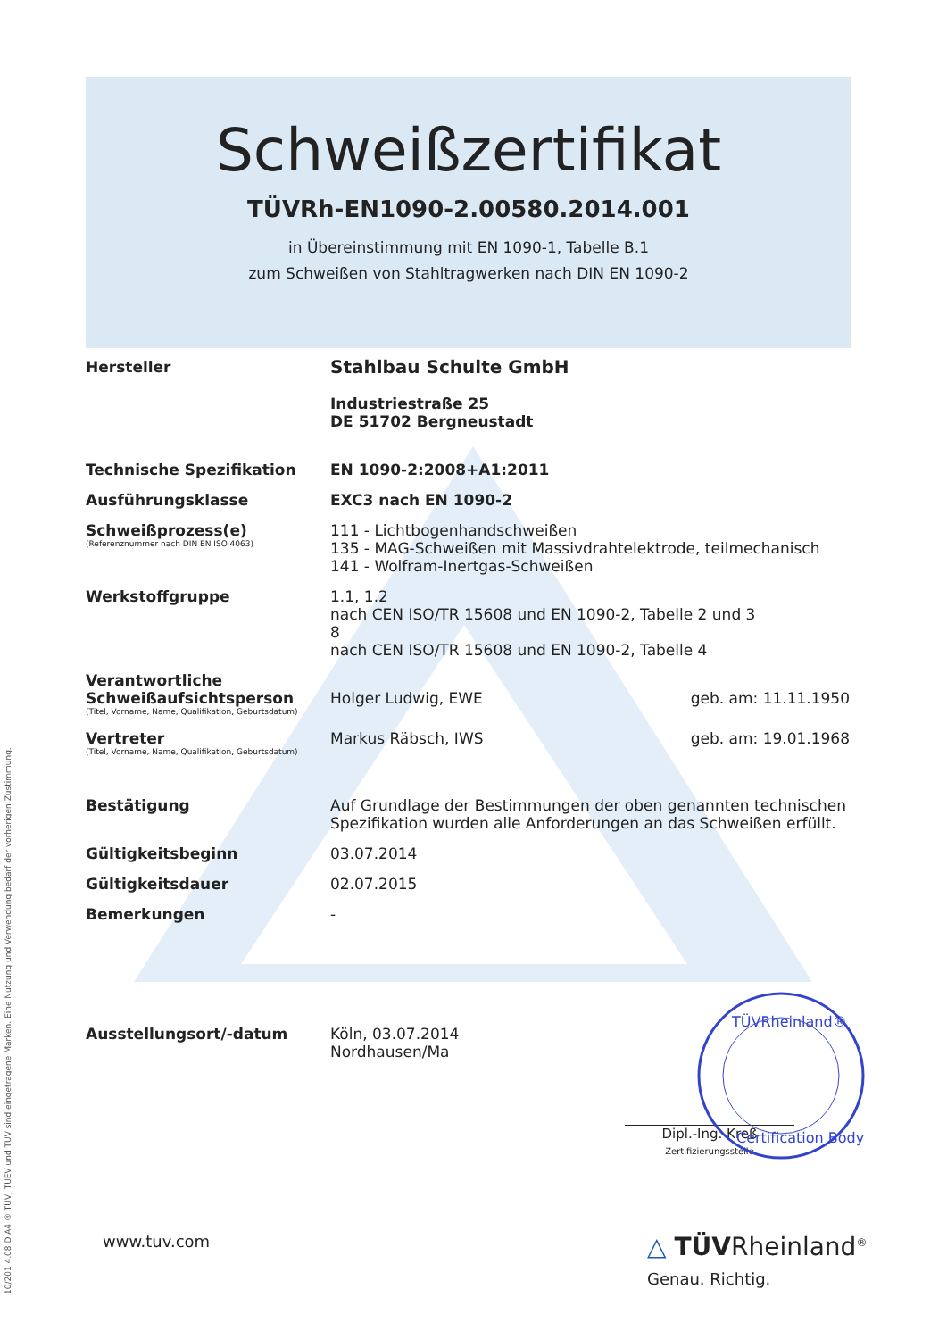Schweißzertifikat
TÜVRh-EN1090-2.00580.2014.001
in Übereinstimmung mit EN 1090-1, Tabelle B.1
zum Schweißen von Stahltragwerken nach DIN EN 1090-2
| Hersteller | Stahlbau Schulte GmbH Industriestraße 25 DE 51702 Bergneustadt | |
| Technische Spezifikation | EN 1090-2:2008+A1:2011 | |
| Ausführungsklasse | EXC3 nach EN 1090-2 | |
| Schweißprozess(e) (Referenznummer nach DIN EN ISO 4063) | 111 - Lichtbogenhandschweißen 135 - MAG-Schweißen mit Massivdrahtelektrode, teilmechanisch 141 - Wolfram-Inertgas-Schweißen | |
| Werkstoffgruppe | 1.1, 1.2 nach CEN ISO/TR 15608 und EN 1090-2, Tabelle 2 und 3 8 nach CEN ISO/TR 15608 und EN 1090-2, Tabelle 4 | |
| Verantwortliche Schweißaufsichtsperson (Titel, Vorname, Name, Qualifikation, Geburtsdatum) | Holger Ludwig, EWE | geb. am: 11.11.1950 |
| Vertreter (Titel, Vorname, Name, Qualifikation, Geburtsdatum) | Markus Räbsch, IWS | geb. am: 19.01.1968 |
| Bestätigung | Auf Grundlage der Bestimmungen der oben genannten technischen Spezifikation wurden alle Anforderungen an das Schweißen erfüllt. | |
| Gültigkeitsbeginn | 03.07.2014 | |
| Gültigkeitsdauer | 02.07.2015 | |
| Bemerkungen | - | |
| Ausstellungsort/-datum | Köln, 03.07.2014 Nordhausen/Ma | |
Dipl.-Ing. Kreß
Zertifizierungsstelle
TÜVRheinland®
Certification Body
www.tuv.com
△ TÜVRheinland<sup>®</sup>
Genau. Richtig.
10/201 4.08 D A4 ® TÜV, TUEV und TUV sind eingetragene Marken. Eine Nutzung und Verwendung bedarf der vorherigen Zustimmung.